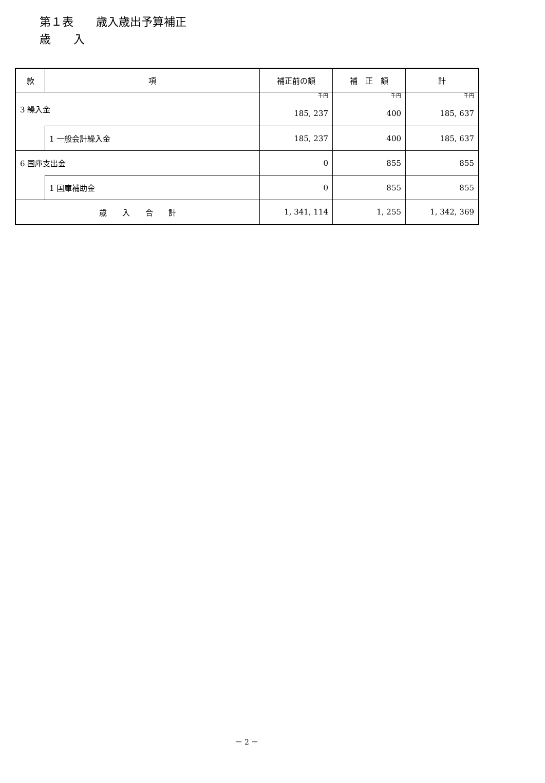第１表　　歳入歳出予算補正
歳　　入
| 款 | 項 | 補正前の額 | 補 正 額 | 計 |
| --- | --- | --- | --- | --- |
| 3 繰入金 | | 千円 185, 237 | 千円 400 | 千円 185, 637 |
| | 1 一般会計繰入金 | 185, 237 | 400 | 185, 637 |
| 6 国庫支出金 | | 0 | 855 | 855 |
| | 1 国庫補助金 | 0 | 855 | 855 |
| 歳 入 合 計 | | 1, 341, 114 | 1, 255 | 1, 342, 369 |
－ 2 －